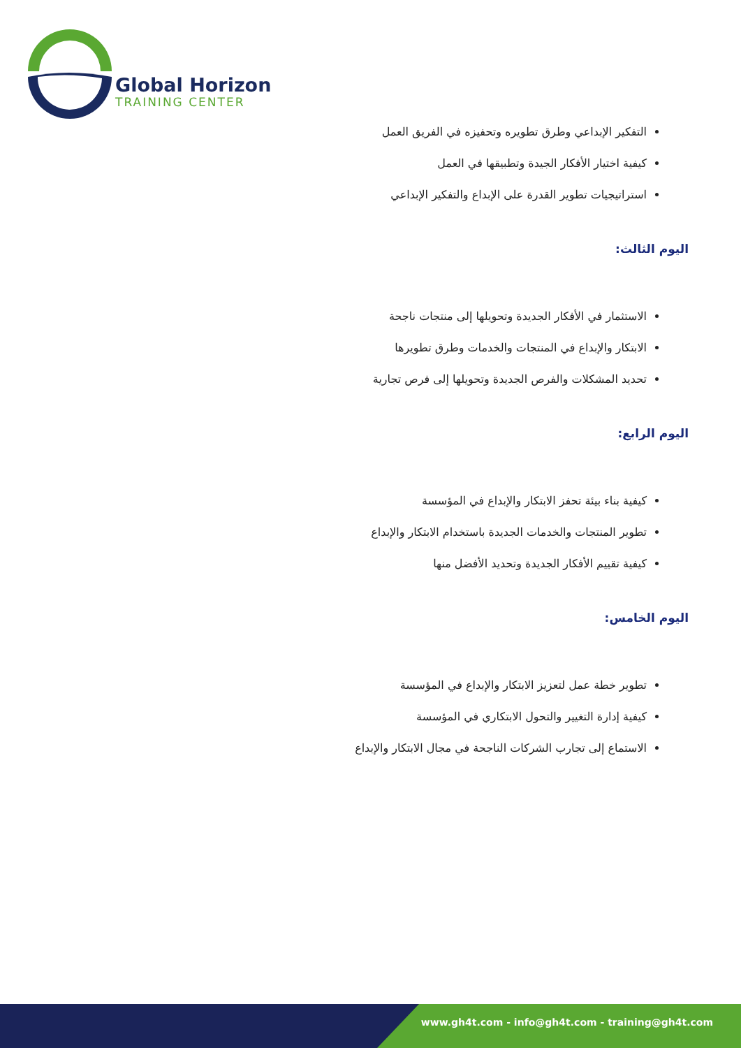Global Horizon
TRAINING CENTER
التفكير الإبداعي وطرق تطويره وتحفيزه في الفريق العمل
كيفية اختيار الأفكار الجيدة وتطبيقها في العمل
استراتيجيات تطوير القدرة على الإبداع والتفكير الإبداعي
اليوم الثالث:
الاستثمار في الأفكار الجديدة وتحويلها إلى منتجات ناجحة
الابتكار والإبداع في المنتجات والخدمات وطرق تطويرها
تحديد المشكلات والفرص الجديدة وتحويلها إلى فرص تجارية
اليوم الرابع:
كيفية بناء بيئة تحفز الابتكار والإبداع في المؤسسة
تطوير المنتجات والخدمات الجديدة باستخدام الابتكار والإبداع
كيفية تقييم الأفكار الجديدة وتحديد الأفضل منها
اليوم الخامس:
تطوير خطة عمل لتعزيز الابتكار والإبداع في المؤسسة
كيفية إدارة التغيير والتحول الابتكاري في المؤسسة
الاستماع إلى تجارب الشركات الناجحة في مجال الابتكار والإبداع
www.gh4t.com - info@gh4t.com - training@gh4t.com